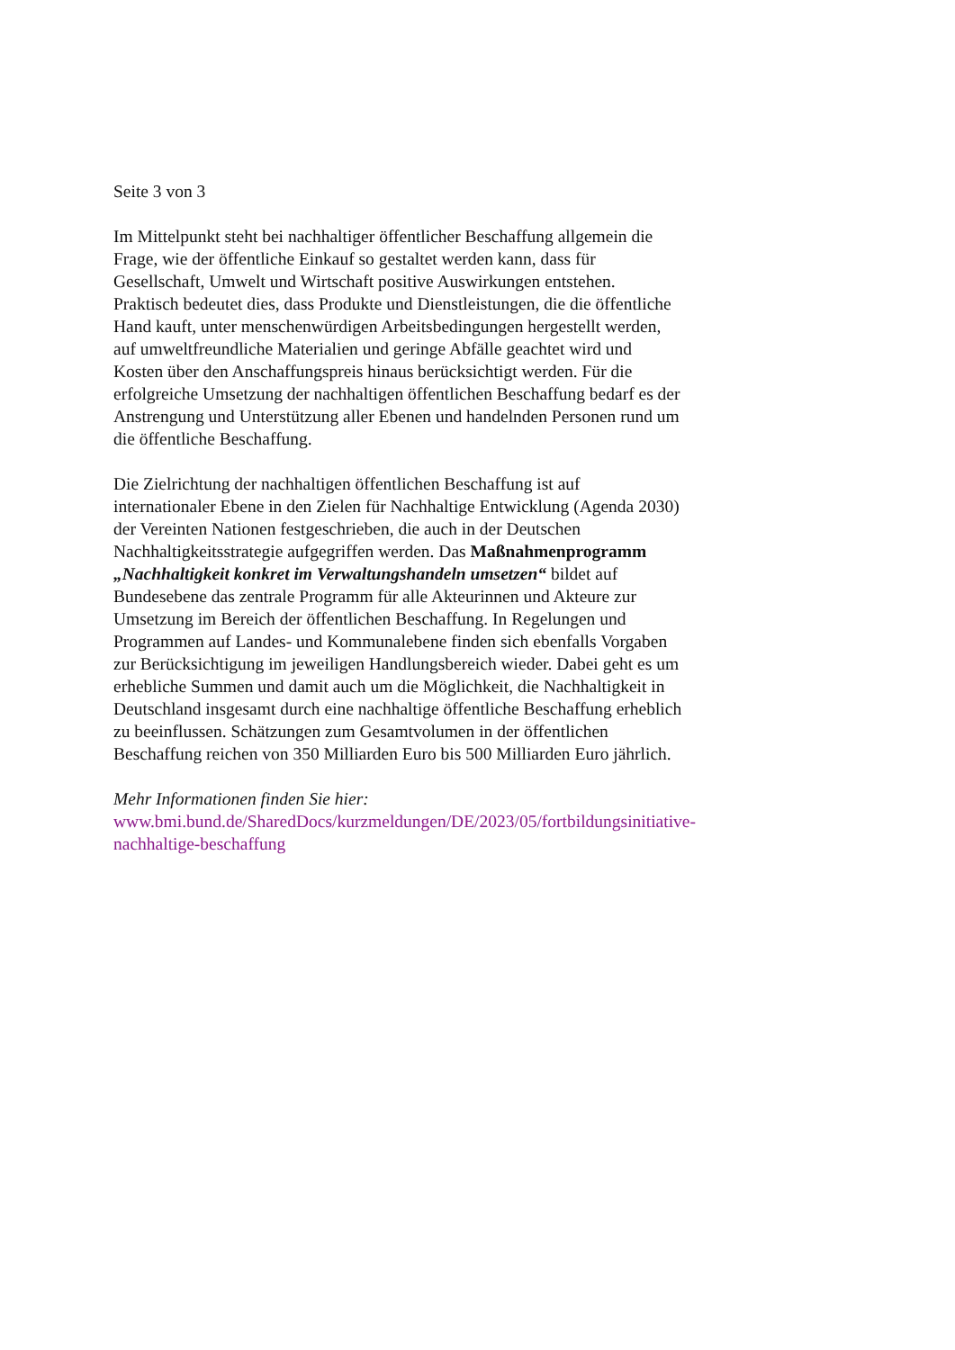Seite 3 von 3
Im Mittelpunkt steht bei nachhaltiger öffentlicher Beschaffung allgemein die Frage, wie der öffentliche Einkauf so gestaltet werden kann, dass für Gesellschaft, Umwelt und Wirtschaft positive Auswirkungen entstehen. Praktisch bedeutet dies, dass Produkte und Dienstleistungen, die die öffentliche Hand kauft, unter menschenwürdigen Arbeitsbedingungen hergestellt werden, auf umweltfreundliche Materialien und geringe Abfälle geachtet wird und Kosten über den Anschaffungspreis hinaus berücksichtigt werden. Für die erfolgreiche Umsetzung der nachhaltigen öffentlichen Beschaffung bedarf es der Anstrengung und Unterstützung aller Ebenen und handelnden Personen rund um die öffentliche Beschaffung.
Die Zielrichtung der nachhaltigen öffentlichen Beschaffung ist auf internationaler Ebene in den Zielen für Nachhaltige Entwicklung (Agenda 2030) der Vereinten Nationen festgeschrieben, die auch in der Deutschen Nachhaltigkeitsstrategie aufgegriffen werden. Das Maßnahmenprogramm „Nachhaltigkeit konkret im Verwaltungshandeln umsetzen“ bildet auf Bundesebene das zentrale Programm für alle Akteurinnen und Akteure zur Umsetzung im Bereich der öffentlichen Beschaffung. In Regelungen und Programmen auf Landes- und Kommunalebene finden sich ebenfalls Vorgaben zur Berücksichtigung im jeweiligen Handlungsbereich wieder. Dabei geht es um erhebliche Summen und damit auch um die Möglichkeit, die Nachhaltigkeit in Deutschland insgesamt durch eine nachhaltige öffentliche Beschaffung erheblich zu beeinflussen. Schätzungen zum Gesamtvolumen in der öffentlichen Beschaffung reichen von 350 Milliarden Euro bis 500 Milliarden Euro jährlich.
Mehr Informationen finden Sie hier:
www.bmi.bund.de/SharedDocs/kurzmeldungen/DE/2023/05/fortbildungsinitiative-nachhaltige-beschaffung